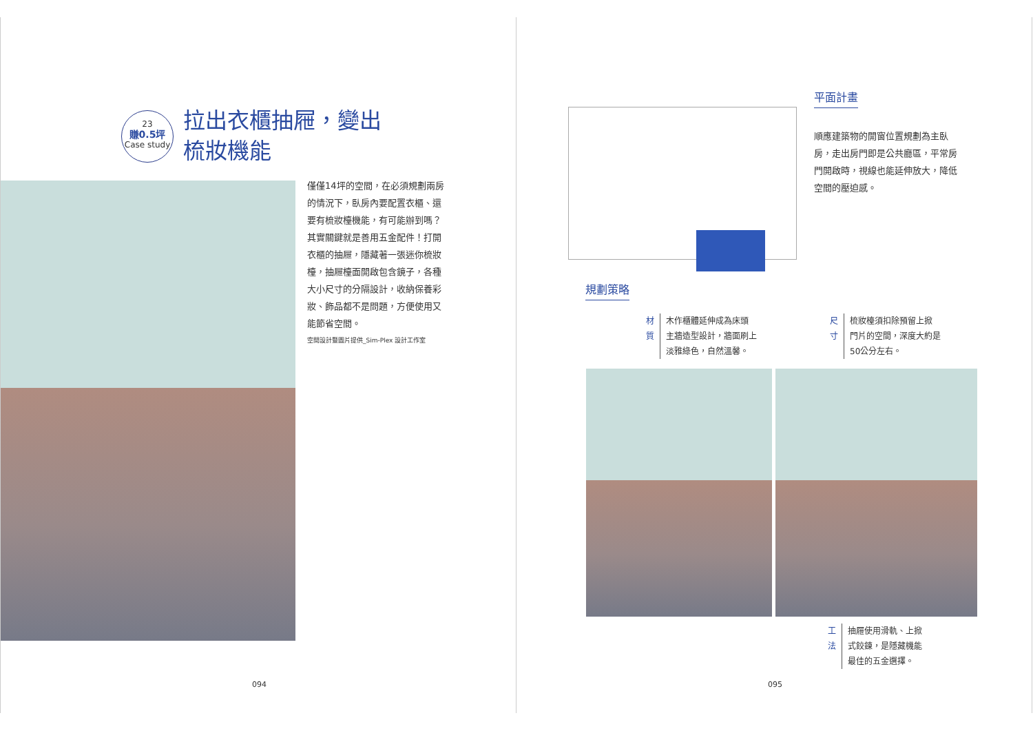23
賺0.5坪
Case study
拉出衣櫃抽屜，變出
梳妝機能
僅僅14坪的空間，在必須規劃兩房的情況下，臥房內要配置衣櫃、還要有梳妝檯機能，有可能辦到嗎？其實關鍵就是善用五金配件！打開衣櫃的抽屜，隱藏著一張迷你梳妝檯，抽屜檯面開啟包含鏡子，各種大小尺寸的分隔設計，收納保養彩妝、飾品都不是問題，方便使用又能節省空間。
空間設計暨圖片提供_Sim-Plex 設計工作室
094
平面計畫
順應建築物的開窗位置規劃為主臥房，走出房門即是公共廳區，平常房門開啟時，視線也能延伸放大，降低空間的壓迫感。
規劃策略
材質
木作櫃體延伸成為床頭
主牆造型設計，牆面刷上
淡雅綠色，自然溫馨。
尺寸
梳妝檯須扣除預留上掀
門片的空間，深度大約是
50公分左右。
工法
抽屜使用滑軌、上掀
式鉸鍊，是隱藏機能
最佳的五金選擇。
095